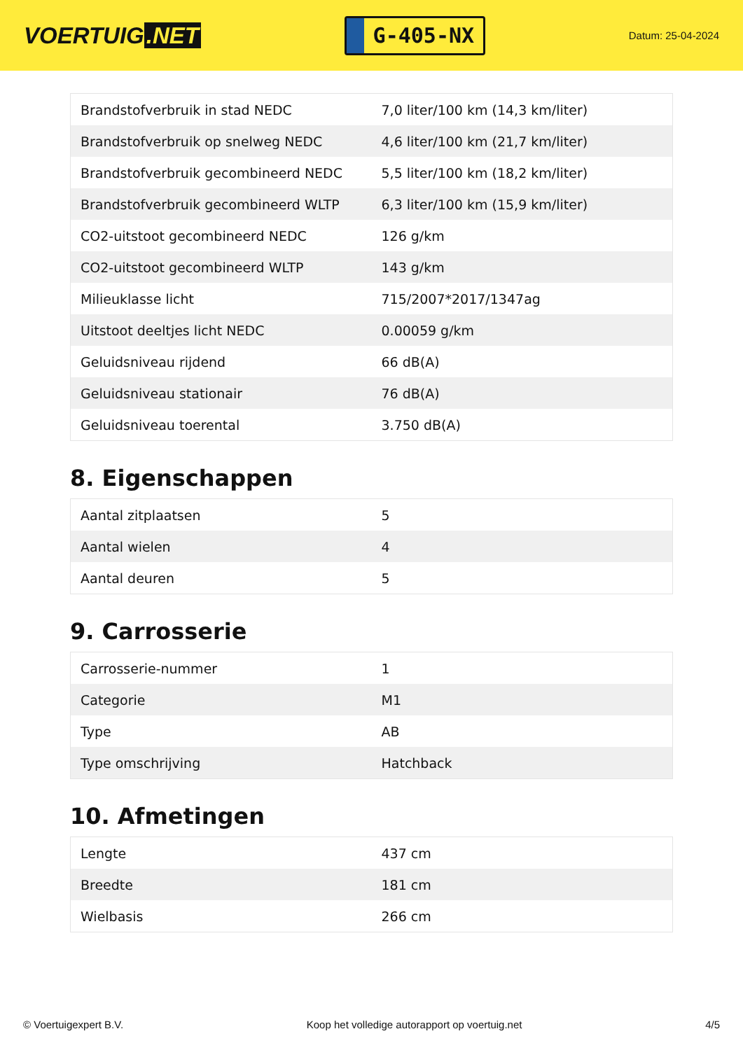VOERTUIG.NET
G-405-NX
Datum: 25-04-2024
| Brandstofverbruik in stad NEDC | 7,0 liter/100 km (14,3 km/liter) |
| Brandstofverbruik op snelweg NEDC | 4,6 liter/100 km (21,7 km/liter) |
| Brandstofverbruik gecombineerd NEDC | 5,5 liter/100 km (18,2 km/liter) |
| Brandstofverbruik gecombineerd WLTP | 6,3 liter/100 km (15,9 km/liter) |
| CO2-uitstoot gecombineerd NEDC | 126 g/km |
| CO2-uitstoot gecombineerd WLTP | 143 g/km |
| Milieuklasse licht | 715/2007*2017/1347ag |
| Uitstoot deeltjes licht NEDC | 0.00059 g/km |
| Geluidsniveau rijdend | 66 dB(A) |
| Geluidsniveau stationair | 76 dB(A) |
| Geluidsniveau toerental | 3.750 dB(A) |
8. Eigenschappen
| Aantal zitplaatsen | 5 |
| Aantal wielen | 4 |
| Aantal deuren | 5 |
9. Carrosserie
| Carrosserie-nummer | 1 |
| Categorie | M1 |
| Type | AB |
| Type omschrijving | Hatchback |
10. Afmetingen
| Lengte | 437 cm |
| Breedte | 181 cm |
| Wielbasis | 266 cm |
© Voertuigexpert B.V. Koop het volledige autorapport op voertuig.net 4/5